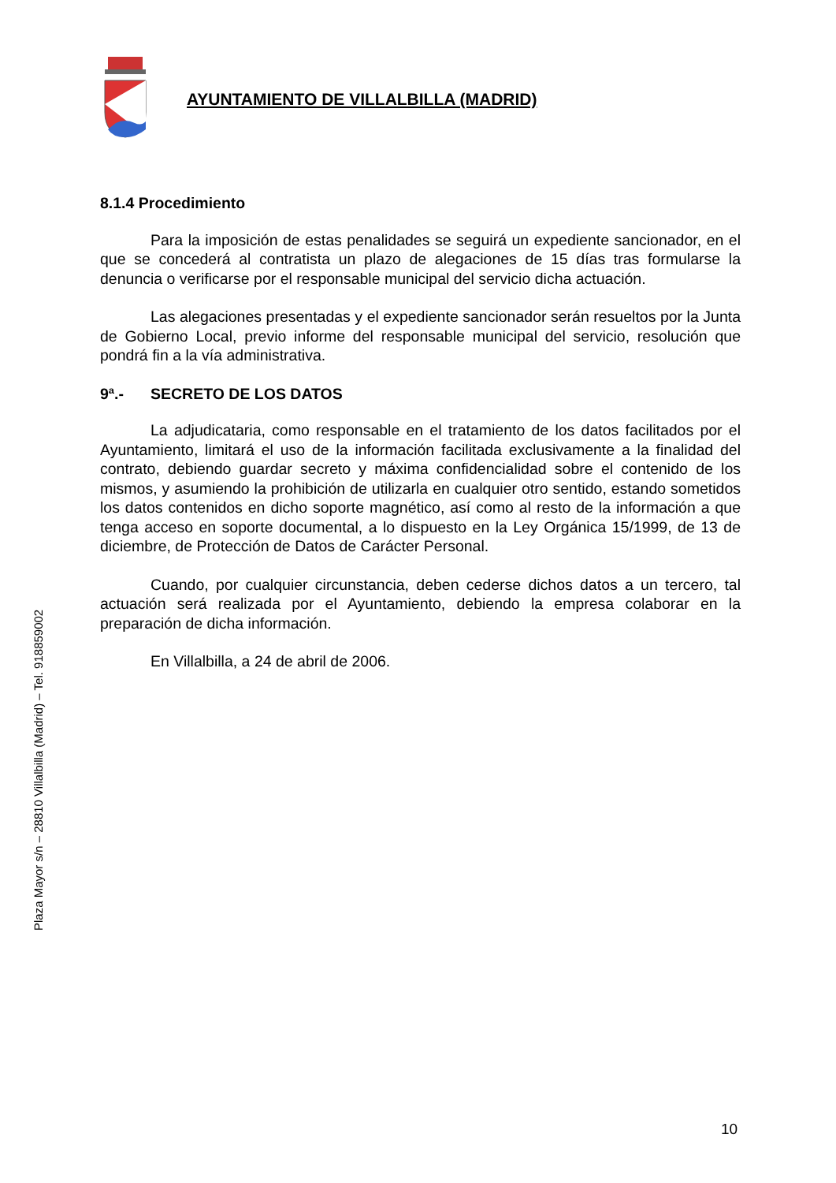AYUNTAMIENTO DE VILLALBILLA (MADRID)
Plaza Mayor s/n – 28810 Villalbilla (Madrid) – Tel. 918859002
8.1.4 Procedimiento
Para la imposición de estas penalidades se seguirá un expediente sancionador, en el que se concederá al contratista un plazo de alegaciones de 15 días tras formularse la denuncia o verificarse por el responsable municipal del servicio dicha actuación.
Las alegaciones presentadas y el expediente sancionador serán resueltos por la Junta de Gobierno Local, previo informe del responsable municipal del servicio, resolución que pondrá fin a la vía administrativa.
9ª.- SECRETO DE LOS DATOS
La adjudicataria, como responsable en el tratamiento de los datos facilitados por el Ayuntamiento, limitará el uso de la información facilitada exclusivamente a la finalidad del contrato, debiendo guardar secreto y máxima confidencialidad sobre el contenido de los mismos, y asumiendo la prohibición de utilizarla en cualquier otro sentido, estando sometidos los datos contenidos en dicho soporte magnético, así como al resto de la información a que tenga acceso en soporte documental, a lo dispuesto en la Ley Orgánica 15/1999, de 13 de diciembre, de Protección de Datos de Carácter Personal.
Cuando, por cualquier circunstancia, deben cederse dichos datos a un tercero, tal actuación será realizada por el Ayuntamiento, debiendo la empresa colaborar en la preparación de dicha información.
En Villalbilla, a 24 de abril de 2006.
10